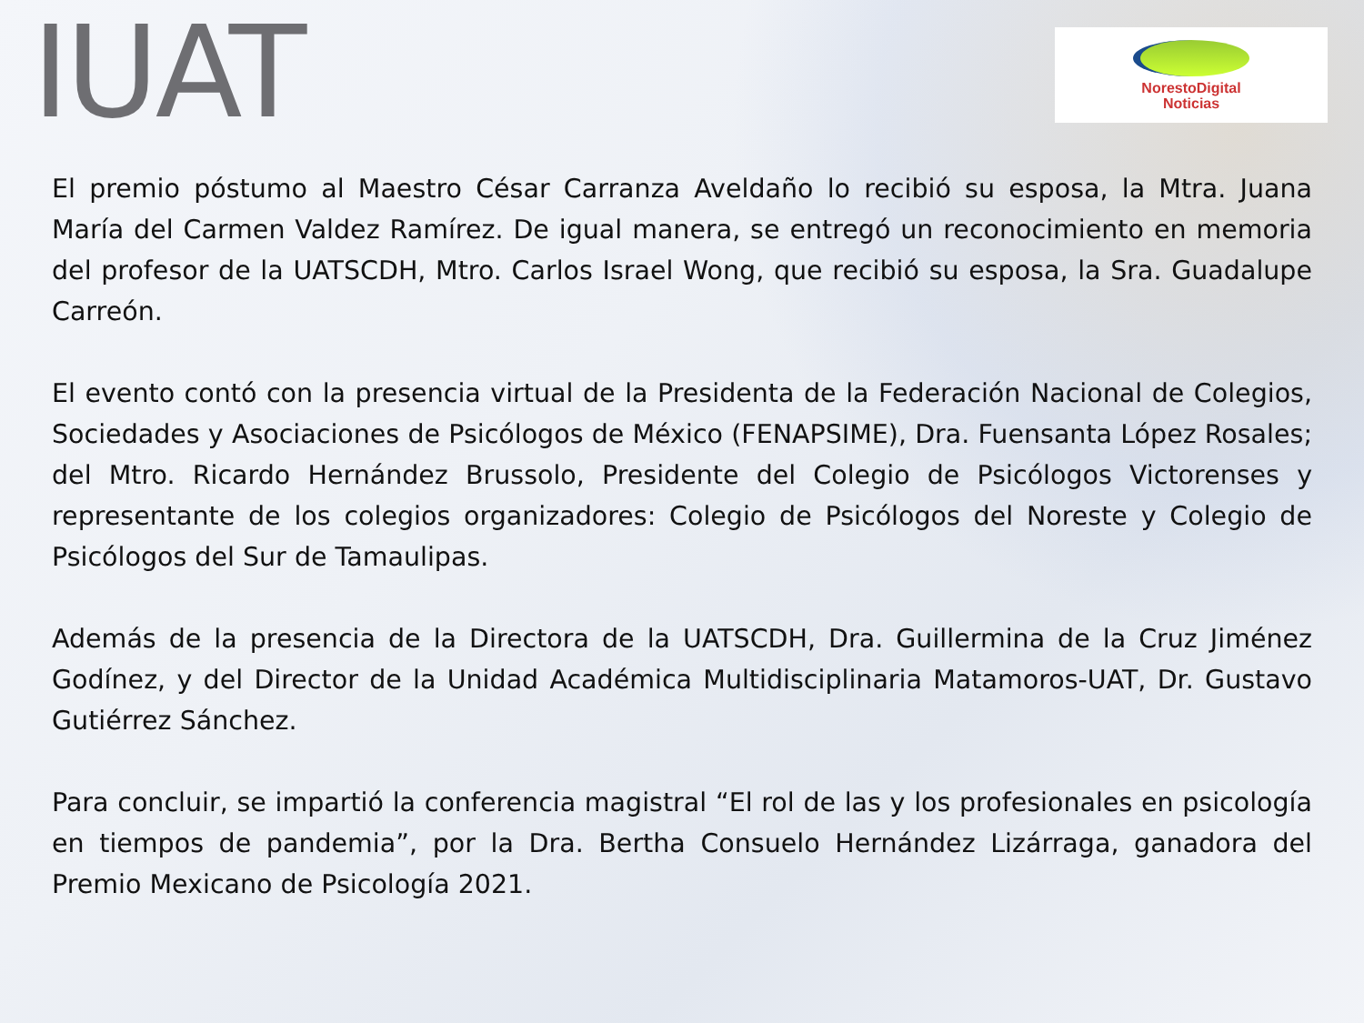IUAT
NorestoDigital
Noticias
El premio póstumo al Maestro César Carranza Aveldaño lo recibió su esposa, la Mtra. Juana María del Carmen Valdez Ramírez. De igual manera, se entregó un reconocimiento en memoria del profesor de la UATSCDH, Mtro. Carlos Israel Wong, que recibió su esposa, la Sra. Guadalupe Carreón.
El evento contó con la presencia virtual de la Presidenta de la Federación Nacional de Colegios, Sociedades y Asociaciones de Psicólogos de México (FENAPSIME), Dra. Fuensanta López Rosales; del Mtro. Ricardo Hernández Brussolo, Presidente del Colegio de Psicólogos Victorenses y representante de los colegios organizadores: Colegio de Psicólogos del Noreste y Colegio de Psicólogos del Sur de Tamaulipas.
Además de la presencia de la Directora de la UATSCDH, Dra. Guillermina de la Cruz Jiménez Godínez, y del Director de la Unidad Académica Multidisciplinaria Matamoros-UAT, Dr. Gustavo Gutiérrez Sánchez.
Para concluir, se impartió la conferencia magistral “El rol de las y los profesionales en psicología en tiempos de pandemia”, por la Dra. Bertha Consuelo Hernández Lizárraga, ganadora del Premio Mexicano de Psicología 2021.